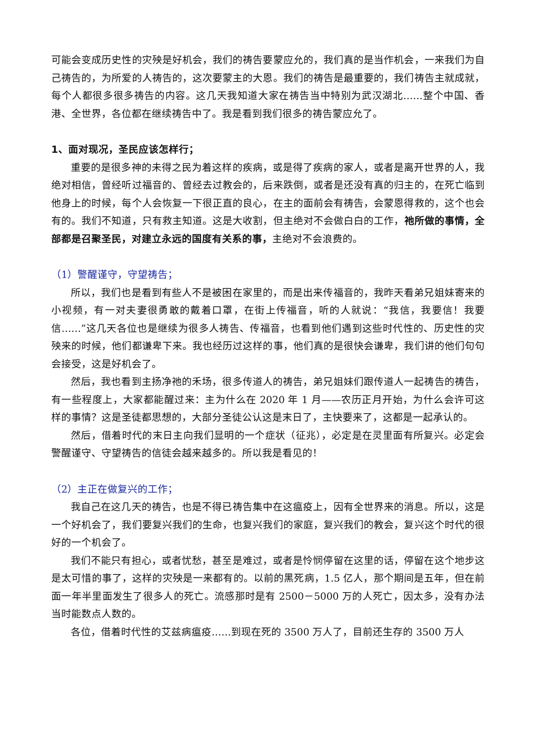可能会变成历史性的灾殃是好机会，我们的祷告要蒙应允的，我们真的是当作机会，一来我们为自己祷告的，为所爱的人祷告的，这次要蒙主的大恩。我们的祷告是最重要的，我们祷告主就成就，每个人都很多很多祷告的内容。这几天我知道大家在祷告当中特别为武汉湖北……整个中国、香港、全世界，各位都在继续祷告中了。我是看到我们很多的祷告蒙应允了。
1、面对现况，圣民应该怎样行；
重要的是很多神的未得之民为着这样的疾病，或是得了疾病的家人，或者是离开世界的人，我绝对相信，曾经听过福音的、曾经去过教会的，后来跌倒，或者是还没有真的归主的，在死亡临到他身上的时候，每个人会恢复一下很正直的良心，在主的面前会有祷告，会蒙恩得救的，这个也会有的。我们不知道，只有救主知道。这是大收割，但主绝对不会做白白的工作，祂所做的事情，全部都是召聚圣民，对建立永远的国度有关系的事，主绝对不会浪费的。
（1）警醒谨守，守望祷告；
所以，我们也是看到有些人不是被困在家里的，而是出来传福音的，我昨天看弟兄姐妹寄来的小视频，有一对夫妻很勇敢的戴着口罩，在街上传福音，听的人就说：“我信，我要信！我要信……”这几天各位也是继续为很多人祷告、传福音，也看到他们遇到这些时代性的、历史性的灾殃来的时候，他们都谦卑下来。我也经历过这样的事，他们真的是很快会谦卑，我们讲的他们句句会接受，这是好机会了。
然后，我也看到主扬净祂的禾场，很多传道人的祷告，弟兄姐妹们跟传道人一起祷告的祷告，有一些程度上，大家都能醒过来：主为什么在 2020 年 1 月——农历正月开始，为什么会许可这样的事情？这是圣徒都思想的，大部分圣徒公认这是末日了，主快要来了，这都是一起承认的。
然后，借着时代的末日主向我们显明的一个症状（征兆），必定是在灵里面有所复兴。必定会警醒谨守、守望祷告的信徒会越来越多的。所以我是看见的！
（2）主正在做复兴的工作；
我自己在这几天的祷告，也是不得已祷告集中在这瘟疫上，因有全世界来的消息。所以，这是一个好机会了，我们要复兴我们的生命，也复兴我们的家庭，复兴我们的教会，复兴这个时代的很好的一个机会了。
我们不能只有担心，或者忧愁，甚至是难过，或者是怜悯停留在这里的话，停留在这个地步这是太可惜的事了，这样的灾殃是一来都有的。以前的黑死病，1.5 亿人，那个期间是五年，但在前面一年半里面发生了很多人的死亡。流感那时是有 2500－5000 万的人死亡，因太多，没有办法当时能数点人数的。
各位，借着时代性的艾兹病瘟疫……到现在死的 3500 万人了，目前还生存的 3500 万人